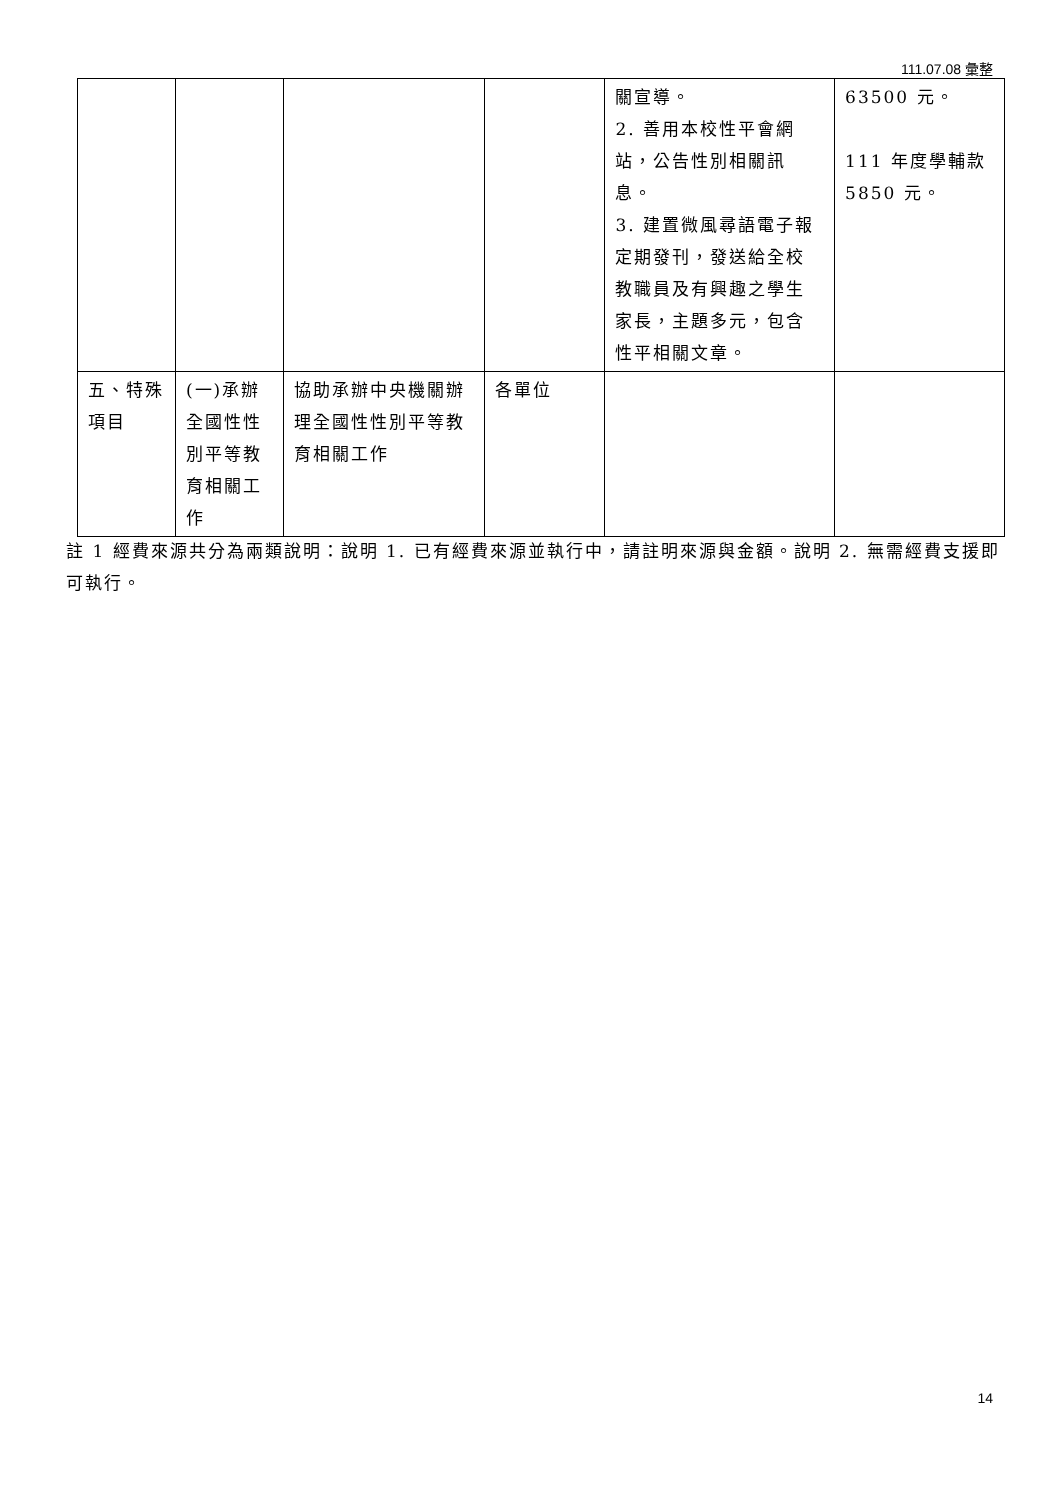111.07.08 彙整
| | | | | 關宣導。 2. 善用本校性平會網站，公告性別相關訊息。 3. 建置微風尋語電子報定期發刊，發送給全校教職員及有興趣之學生家長，主題多元，包含性平相關文章。 | 63500 元。 111 年度學輔款 5850 元。 |
| 五、特殊項目 | (一)承辦全國性性別平等教育相關工作 | 協助承辦中央機關辦理全國性性別平等教育相關工作 | 各單位 | | |
註 1 經費來源共分為兩類說明：說明 1. 已有經費來源並執行中，請註明來源與金額。說明 2. 無需經費支援即可執行。
14